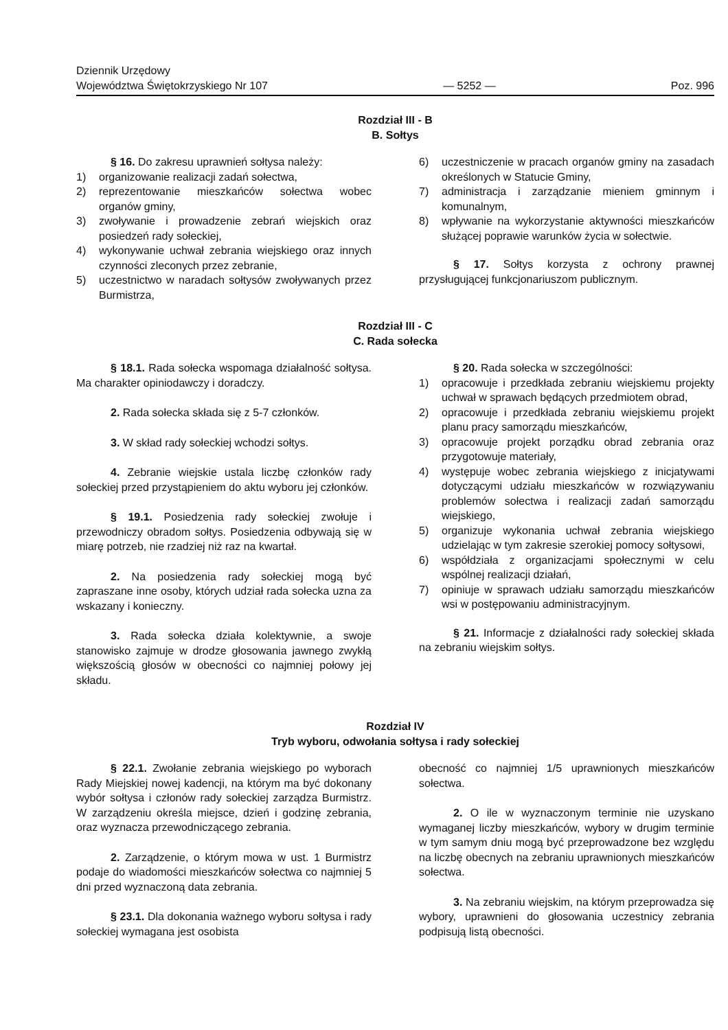Dziennik Urzędowy
Województwa Świętokrzyskiego Nr 107
— 5252 —
Poz. 996
Rozdział III - B
B. Sołtys
§ 16. Do zakresu uprawnień sołtysa należy:
1) organizowanie realizacji zadań sołectwa,
2) reprezentowanie mieszkańców sołectwa wobec organów gminy,
3) zwoływanie i prowadzenie zebrań wiejskich oraz posiedzeń rady sołeckiej,
4) wykonywanie uchwał zebrania wiejskiego oraz innych czynności zleconych przez zebranie,
5) uczestnictwo w naradach sołtysów zwoływanych przez Burmistrza,
6) uczestniczenie w pracach organów gminy na zasadach określonych w Statucie Gminy,
7) administracja i zarządzanie mieniem gminnym i komunalnym,
8) wpływanie na wykorzystanie aktywności mieszkańców służącej poprawie warunków życia w sołectwie.
§ 17. Sołtys korzysta z ochrony prawnej przysługującej funkcjonariuszom publicznym.
Rozdział III - C
C. Rada sołecka
§ 18.1. Rada sołecka wspomaga działalność sołtysa. Ma charakter opiniodawczy i doradczy.
2. Rada sołecka składa się z 5-7 członków.
3. W skład rady sołeckiej wchodzi sołtys.
4. Zebranie wiejskie ustala liczbę członków rady sołeckiej przed przystąpieniem do aktu wyboru jej członków.
§ 19.1. Posiedzenia rady sołeckiej zwołuje i przewodniczy obradom sołtys. Posiedzenia odbywają się w miarę potrzeb, nie rzadziej niż raz na kwartał.
2. Na posiedzenia rady sołeckiej mogą być zapraszane inne osoby, których udział rada sołecka uzna za wskazany i konieczny.
3. Rada sołecka działa kolektywnie, a swoje stanowisko zajmuje w drodze głosowania jawnego zwykłą większością głosów w obecności co najmniej połowy jej składu.
§ 20. Rada sołecka w szczególności:
1) opracowuje i przedkłada zebraniu wiejskiemu projekty uchwał w sprawach będących przedmiotem obrad,
2) opracowuje i przedkłada zebraniu wiejskiemu projekt planu pracy samorządu mieszkańców,
3) opracowuje projekt porządku obrad zebrania oraz przygotowuje materiały,
4) występuje wobec zebrania wiejskiego z inicjatywami dotyczącymi udziału mieszkańców w rozwiązywaniu problemów sołectwa i realizacji zadań samorządu wiejskiego,
5) organizuje wykonania uchwał zebrania wiejskiego udzielając w tym zakresie szerokiej pomocy sołtysowi,
6) współdziała z organizacjami społecznymi w celu wspólnej realizacji działań,
7) opiniuje w sprawach udziału samorządu mieszkańców wsi w postępowaniu administracyjnym.
§ 21. Informacje z działalności rady sołeckiej składa na zebraniu wiejskim sołtys.
Rozdział IV
Tryb wyboru, odwołania sołtysa i rady sołeckiej
§ 22.1. Zwołanie zebrania wiejskiego po wyborach Rady Miejskiej nowej kadencji, na którym ma być dokonany wybór sołtysa i członów rady sołeckiej zarządza Burmistrz. W zarządzeniu określa miejsce, dzień i godzinę zebrania, oraz wyznacza przewodniczącego zebrania.
2. Zarządzenie, o którym mowa w ust. 1 Burmistrz podaje do wiadomości mieszkańców sołectwa co najmniej 5 dni przed wyznaczoną data zebrania.
§ 23.1. Dla dokonania ważnego wyboru sołtysa i rady sołeckiej wymagana jest osobista
obecność co najmniej 1/5 uprawnionych mieszkańców sołectwa.
2. O ile w wyznaczonym terminie nie uzyskano wymaganej liczby mieszkańców, wybory w drugim terminie w tym samym dniu mogą być przeprowadzone bez względu na liczbę obecnych na zebraniu uprawnionych mieszkańców sołectwa.
3. Na zebraniu wiejskim, na którym przeprowadza się wybory, uprawnieni do głosowania uczestnicy zebrania podpisują listą obecności.